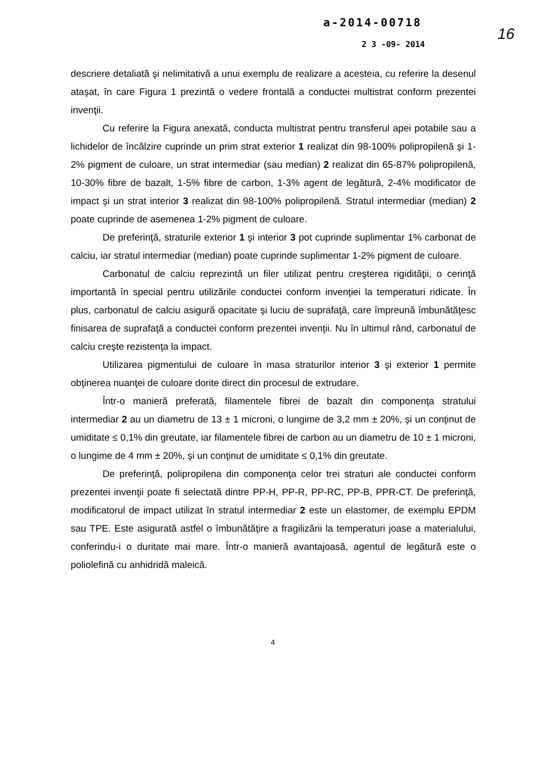a-2014-00718
2 3 -09- 2014
16
descriere detaliată şi nelimitativă a unui exemplu de realizare a acesteia, cu referire la desenul ataşat, în care Figura 1 prezintă o vedere frontală a conductei multistrat conform prezentei invenţii.
Cu referire la Figura anexată, conducta multistrat pentru transferul apei potabile sau a lichidelor de încălzire cuprinde un prim strat exterior 1 realizat din 98-100% polipropilenă şi 1-2% pigment de culoare, un strat intermediar (sau median) 2 realizat din 65-87% polipropilenă, 10-30% fibre de bazalt, 1-5% fibre de carbon, 1-3% agent de legătură, 2-4% modificator de impact şi un strat interior 3 realizat din 98-100% polipropilenă. Stratul intermediar (median) 2 poate cuprinde de asemenea 1-2% pigment de culoare.
De preferinţă, straturile exterior 1 şi interior 3 pot cuprinde suplimentar 1% carbonat de calciu, iar stratul intermediar (median) poate cuprinde suplimentar 1-2% pigment de culoare.
Carbonatul de calciu reprezintă un filer utilizat pentru creşterea rigidităţii, o cerinţă importantă în special pentru utilizările conductei conform invenţiei la temperaturi ridicate. În plus, carbonatul de calciu asigură opacitate şi luciu de suprafaţă, care împreună îmbunătăţesc finisarea de suprafaţă a conductei conform prezentei invenţii. Nu în ultimul rând, carbonatul de calciu creşte rezistenţa la impact.
Utilizarea pigmentului de culoare în masa straturilor interior 3 şi exterior 1 permite obţinerea nuanţei de culoare dorite direct din procesul de extrudare.
Într-o manieră preferată, filamentele fibrei de bazalt din componenţa stratului intermediar 2 au un diametru de 13 ± 1 microni, o lungime de 3,2 mm ± 20%, şi un conţinut de umiditate ≤ 0,1% din greutate, iar filamentele fibrei de carbon au un diametru de 10 ± 1 microni, o lungime de 4 mm ± 20%, şi un conţinut de umiditate ≤ 0,1% din greutate.
De preferinţă, polipropilena din componenţa celor trei straturi ale conductei conform prezentei invenţii poate fi selectată dintre PP-H, PP-R, PP-RC, PP-B, PPR-CT. De preferinţă, modificatorul de impact utilizat în stratul intermediar 2 este un elastomer, de exemplu EPDM sau TPE. Este asigurată astfel o îmbunătăţire a fragilizării la temperaturi joase a materialului, conferindu-i o duritate mai mare. Într-o manieră avantajoasă, agentul de legătură este o poliolefină cu anhidridă maleică.
4